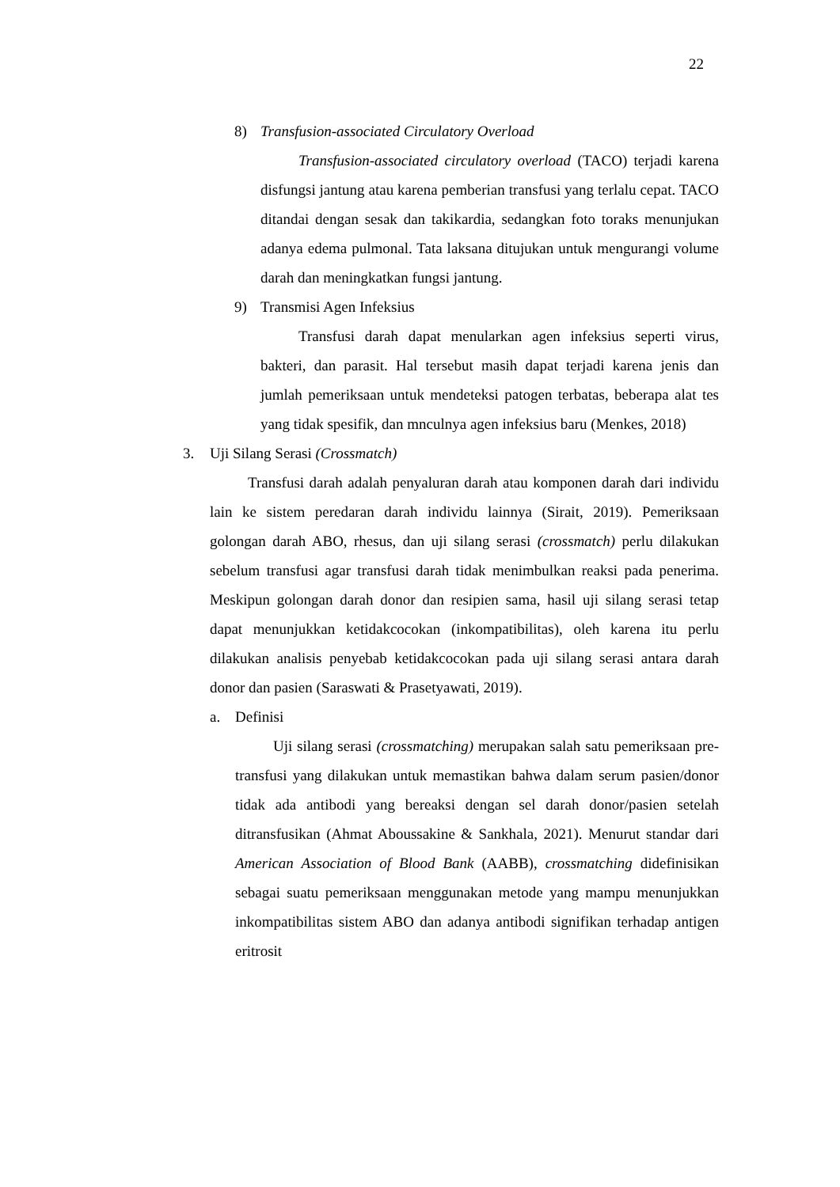22
8) Transfusion-associated Circulatory Overload
Transfusion-associated circulatory overload (TACO) terjadi karena disfungsi jantung atau karena pemberian transfusi yang terlalu cepat. TACO ditandai dengan sesak dan takikardia, sedangkan foto toraks menunjukan adanya edema pulmonal. Tata laksana ditujukan untuk mengurangi volume darah dan meningkatkan fungsi jantung.
9) Transmisi Agen Infeksius
Transfusi darah dapat menularkan agen infeksius seperti virus, bakteri, dan parasit. Hal tersebut masih dapat terjadi karena jenis dan jumlah pemeriksaan untuk mendeteksi patogen terbatas, beberapa alat tes yang tidak spesifik, dan mnculnya agen infeksius baru (Menkes, 2018)
3. Uji Silang Serasi (Crossmatch)
Transfusi darah adalah penyaluran darah atau komponen darah dari individu lain ke sistem peredaran darah individu lainnya (Sirait, 2019). Pemeriksaan golongan darah ABO, rhesus, dan uji silang serasi (crossmatch) perlu dilakukan sebelum transfusi agar transfusi darah tidak menimbulkan reaksi pada penerima. Meskipun golongan darah donor dan resipien sama, hasil uji silang serasi tetap dapat menunjukkan ketidakcocokan (inkompatibilitas), oleh karena itu perlu dilakukan analisis penyebab ketidakcocokan pada uji silang serasi antara darah donor dan pasien (Saraswati & Prasetyawati, 2019).
a. Definisi
Uji silang serasi (crossmatching) merupakan salah satu pemeriksaan pre-transfusi yang dilakukan untuk memastikan bahwa dalam serum pasien/donor tidak ada antibodi yang bereaksi dengan sel darah donor/pasien setelah ditransfusikan (Ahmat Aboussakine & Sankhala, 2021). Menurut standar dari American Association of Blood Bank (AABB), crossmatching didefinisikan sebagai suatu pemeriksaan menggunakan metode yang mampu menunjukkan inkompatibilitas sistem ABO dan adanya antibodi signifikan terhadap antigen eritrosit